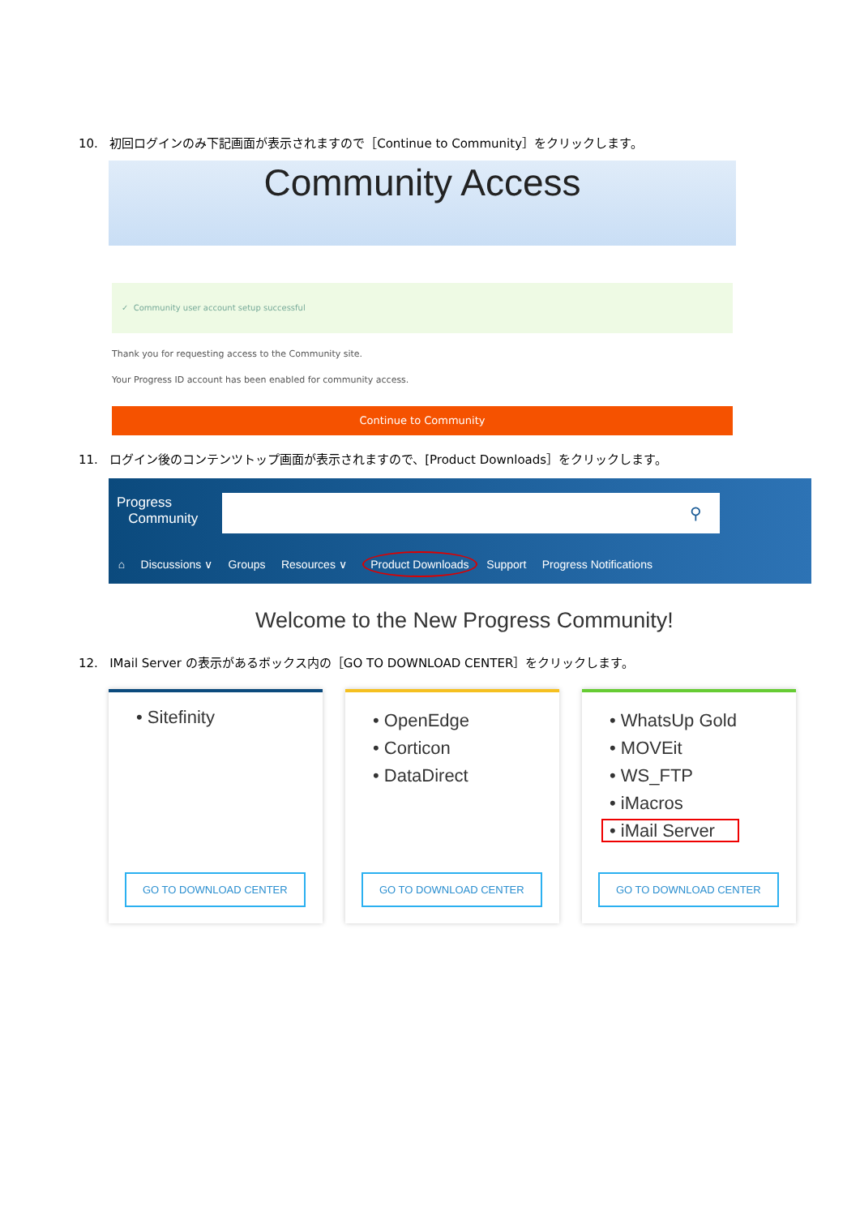10. 初回ログインのみ下記画面が表示されますので［Continue to Community］をクリックします。
Community Access
✓ Community user account setup successful
Thank you for requesting access to the Community site.
Your Progress ID account has been enabled for community access.
Continue to Community
11. ログイン後のコンテンツトップ画面が表示されますので、[Product Downloads］をクリックします。
Progress
Community
⚲
⌂ Discussions ∨ Groups Resources ∨ Product Downloads Support Progress Notifications
Welcome to the New Progress Community!
12. IMail Server の表示があるボックス内の［GO TO DOWNLOAD CENTER］をクリックします。
• Sitefinity
GO TO DOWNLOAD CENTER
• OpenEdge
• Corticon
• DataDirect
GO TO DOWNLOAD CENTER
• WhatsUp Gold
• MOVEit
• WS_FTP
• iMacros
• iMail Server
GO TO DOWNLOAD CENTER